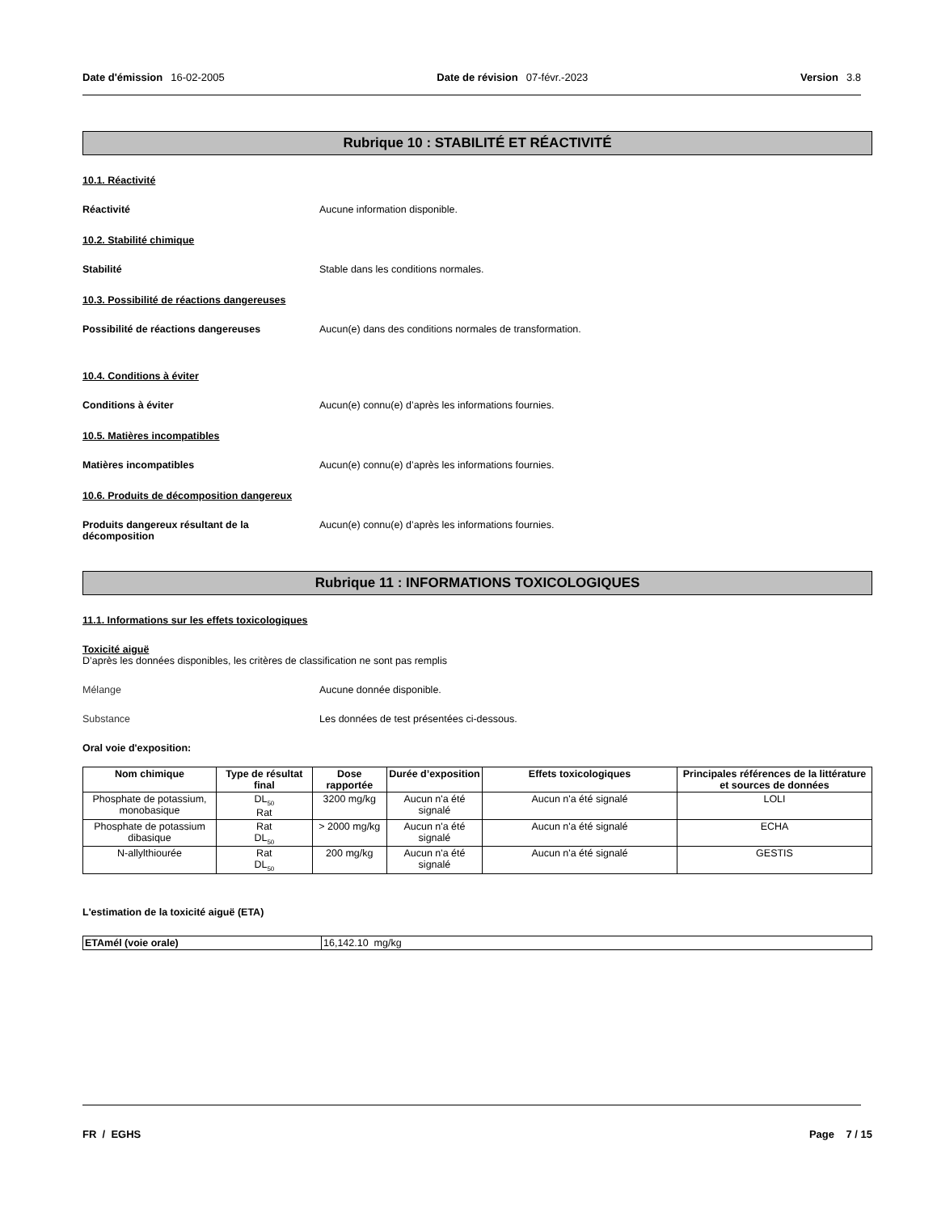Date d'émission 16-02-2005 Date de révision 07-févr.-2023 Version 3.8
Rubrique 10 : STABILITÉ ET RÉACTIVITÉ
10.1. Réactivité
Réactivité Aucune information disponible.
10.2. Stabilité chimique
Stabilité Stable dans les conditions normales.
10.3. Possibilité de réactions dangereuses
Possibilité de réactions dangereuses Aucun(e) dans des conditions normales de transformation.
10.4. Conditions à éviter
Conditions à éviter Aucun(e) connu(e) d’après les informations fournies.
10.5. Matières incompatibles
Matières incompatibles Aucun(e) connu(e) d’après les informations fournies.
10.6. Produits de décomposition dangereux
Produits dangereux résultant de la décomposition
Aucun(e) connu(e) d’après les informations fournies.
Rubrique 11 : INFORMATIONS TOXICOLOGIQUES
11.1. Informations sur les effets toxicologiques
Toxicité aiguë
D’après les données disponibles, les critères de classification ne sont pas remplis
Mélange Aucune donnée disponible.
Substance Les données de test présentées ci-dessous.
Oral voie d'exposition:
| Nom chimique | Type de résultat final | Dose rapportée | Durée d’exposition | Effets toxicologiques | Principales références de la littérature et sources de données |
| --- | --- | --- | --- | --- | --- |
| Phosphate de potassium, monobasique | DL<sub>50</sub> Rat | 3200 mg/kg | Aucun n'a été signalé | Aucun n'a été signalé | LOLI |
| Phosphate de potassium dibasique | Rat DL<sub>50</sub> | > 2000 mg/kg | Aucun n'a été signalé | Aucun n'a été signalé | ECHA |
| N-allylthiourée | Rat DL<sub>50</sub> | 200 mg/kg | Aucun n'a été signalé | Aucun n'a été signalé | GESTIS |
L'estimation de la toxicité aiguë (ETA)
| ETAmél (voie orale) | 16,142.10 mg/kg |
FR / EGHS Page 7 / 15